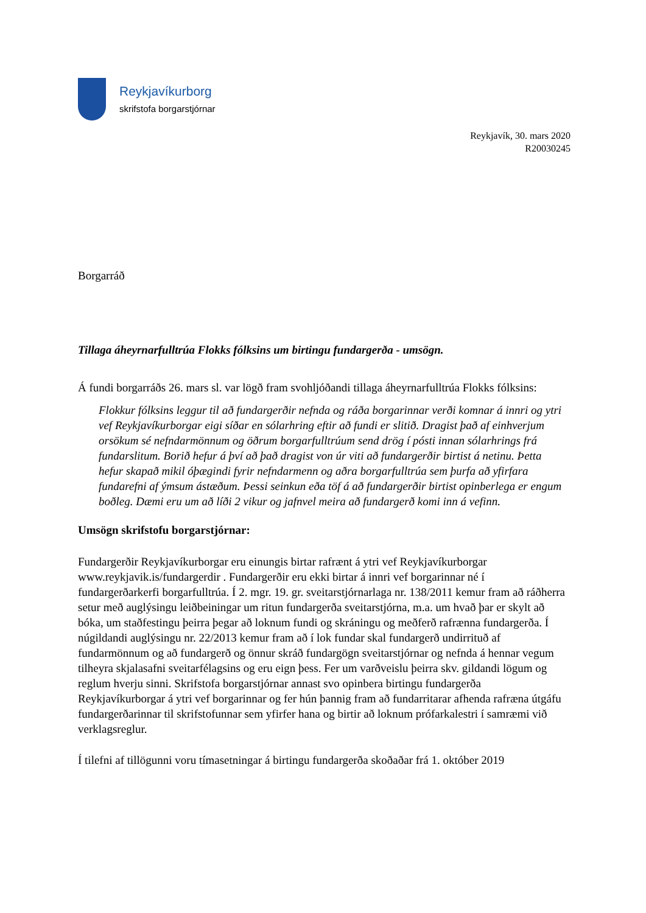Reykjavíkurborg
skrifstofa borgarstjórnar
Reykjavík, 30. mars 2020
R20030245
Borgarráð
Tillaga áheyrnarfulltrúa Flokks fólksins um birtingu fundargerða - umsögn.
Á fundi borgarráðs 26. mars sl. var lögð fram svohljóðandi tillaga áheyrnarfulltrúa Flokks fólksins:
Flokkur fólksins leggur til að fundargerðir nefnda og ráða borgarinnar verði komnar á innri og ytri vef Reykjavíkurborgar eigi síðar en sólarhring eftir að fundi er slitið. Dragist það af einhverjum orsökum sé nefndarmönnum og öðrum borgarfulltrúum send drög í pósti innan sólarhrings frá fundarslitum. Borið hefur á því að það dragist von úr viti að fundargerðir birtist á netinu. Þetta hefur skapað mikil óþægindi fyrir nefndarmenn og aðra borgarfulltrúa sem þurfa að yfirfara fundarefni af ýmsum ástæðum. Þessi seinkun eða töf á að fundargerðir birtist opinberlega er engum boðleg. Dæmi eru um að líði 2 vikur og jafnvel meira að fundargerð komi inn á vefinn.
Umsögn skrifstofu borgarstjórnar:
Fundargerðir Reykjavíkurborgar eru einungis birtar rafrænt á ytri vef Reykjavíkurborgar www.reykjavik.is/fundargerdir . Fundargerðir eru ekki birtar á innri vef borgarinnar né í fundargerðarkerfi borgarfulltrúa. Í 2. mgr. 19. gr. sveitarstjórnarlaga nr. 138/2011 kemur fram að ráðherra setur með auglýsingu leiðbeiningar um ritun fundargerða sveitarstjórna, m.a. um hvað þar er skylt að bóka, um staðfestingu þeirra þegar að loknum fundi og skráningu og meðferð rafrænna fundargerða. Í núgildandi auglýsingu nr. 22/2013 kemur fram að í lok fundar skal fundargerð undirrituð af fundarmönnum og að fundargerð og önnur skráð fundargögn sveitarstjórnar og nefnda á hennar vegum tilheyra skjalasafni sveitarfélagsins og eru eign þess. Fer um varðveislu þeirra skv. gildandi lögum og reglum hverju sinni. Skrifstofa borgarstjórnar annast svo opinbera birtingu fundargerða Reykjavíkurborgar á ytri vef borgarinnar og fer hún þannig fram að fundarritarar afhenda rafræna útgáfu fundargerðarinnar til skrifstofunnar sem yfirfer hana og birtir að loknum prófarkalestri í samræmi við verklagsreglur.
Í tilefni af tillögunni voru tímasetningar á birtingu fundargerða skoðaðar frá 1. október 2019